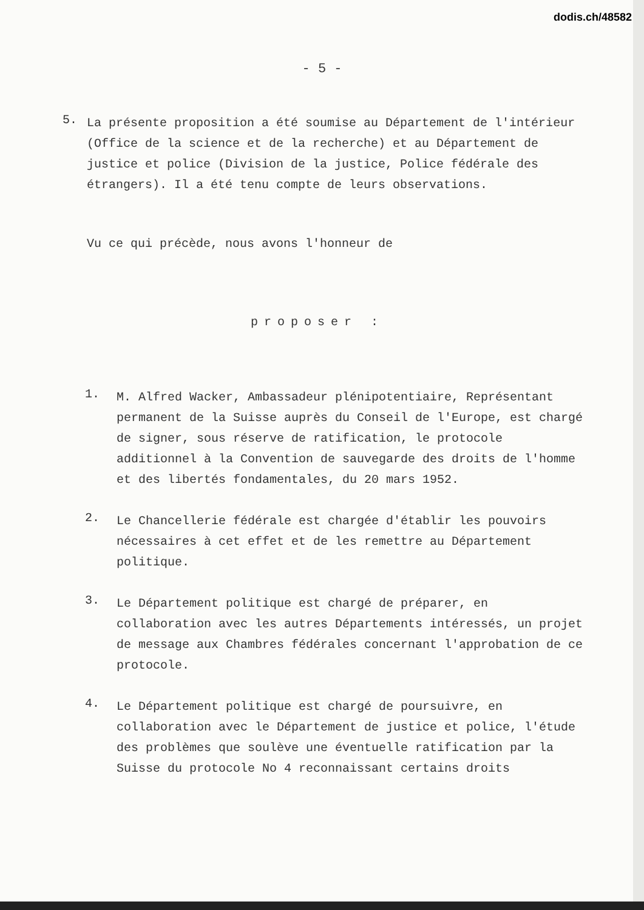dodis.ch/48582
- 5 -
5.
La présente proposition a été soumise au Département de l'intérieur (Office de la science et de la recherche) et au Département de justice et police (Division de la justice, Police fédérale des étrangers). Il a été tenu compte de leurs observations.
Vu ce qui précède, nous avons l'honneur de
proposer :
1.
M. Alfred Wacker, Ambassadeur plénipotentiaire, Représentant permanent de la Suisse auprès du Conseil de l'Europe, est chargé de signer, sous réserve de ratification, le protocole additionnel à la Convention de sauvegarde des droits de l'homme et des libertés fondamentales, du 20 mars 1952.
2.
Le Chancellerie fédérale est chargée d'établir les pouvoirs nécessaires à cet effet et de les remettre au Département politique.
3.
Le Département politique est chargé de préparer, en collaboration avec les autres Départements intéressés, un projet de message aux Chambres fédérales concernant l'approbation de ce protocole.
4.
Le Département politique est chargé de poursuivre, en collaboration avec le Département de justice et police, l'étude des problèmes que soulève une éventuelle ratification par la Suisse du protocole No 4 reconnaissant certains droits